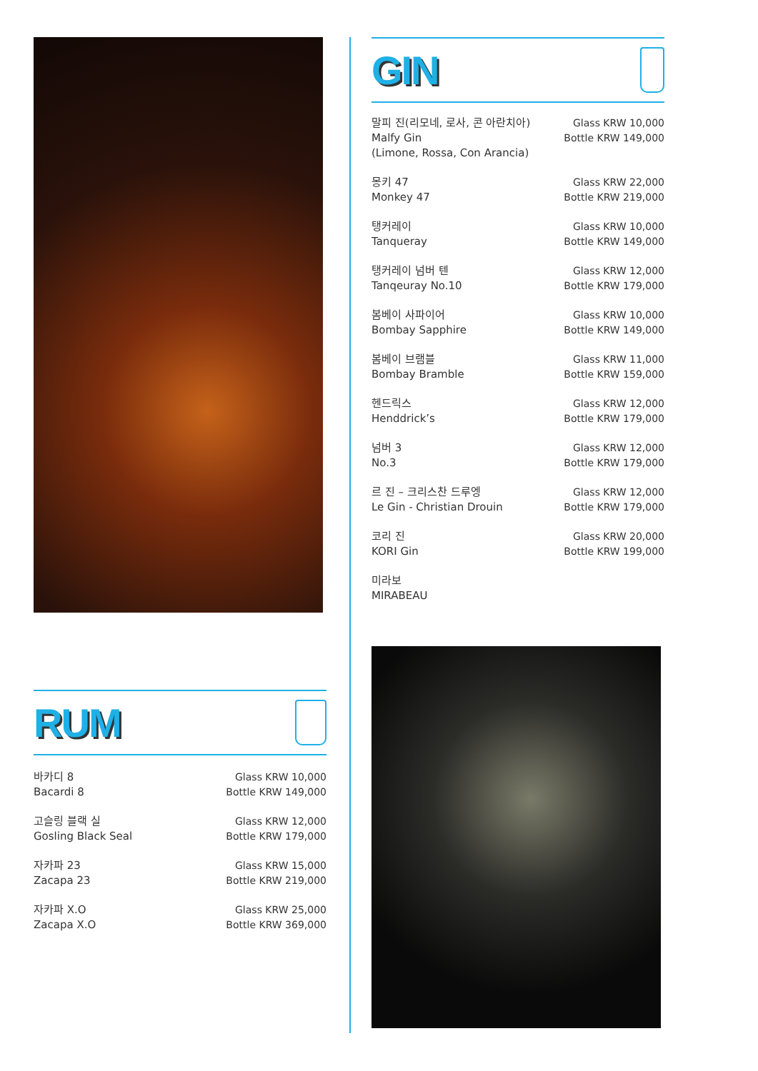RUM
| 바카디 8 Bacardi 8 | Glass KRW 10,000 Bottle KRW 149,000 |
| 고슬링 블랙 실 Gosling Black Seal | Glass KRW 12,000 Bottle KRW 179,000 |
| 자카파 23 Zacapa 23 | Glass KRW 15,000 Bottle KRW 219,000 |
| 자카파 X.O Zacapa X.O | Glass KRW 25,000 Bottle KRW 369,000 |
GIN
| 말피 진(리모네, 로사, 콘 아란치아) Malfy Gin (Limone, Rossa, Con Arancia) | Glass KRW 10,000 Bottle KRW 149,000 |
| 몽키 47 Monkey 47 | Glass KRW 22,000 Bottle KRW 219,000 |
| 탱커레이 Tanqueray | Glass KRW 10,000 Bottle KRW 149,000 |
| 탱커레이 넘버 텐 Tanqeuray No.10 | Glass KRW 12,000 Bottle KRW 179,000 |
| 봄베이 사파이어 Bombay Sapphire | Glass KRW 10,000 Bottle KRW 149,000 |
| 봄베이 브램블 Bombay Bramble | Glass KRW 11,000 Bottle KRW 159,000 |
| 헨드릭스 Henddrick’s | Glass KRW 12,000 Bottle KRW 179,000 |
| 넘버 3 No.3 | Glass KRW 12,000 Bottle KRW 179,000 |
| 르 진 – 크리스찬 드루엥 Le Gin - Christian Drouin | Glass KRW 12,000 Bottle KRW 179,000 |
| 코리 진 KORI Gin | Glass KRW 20,000 Bottle KRW 199,000 |
| 미라보 MIRABEAU | |